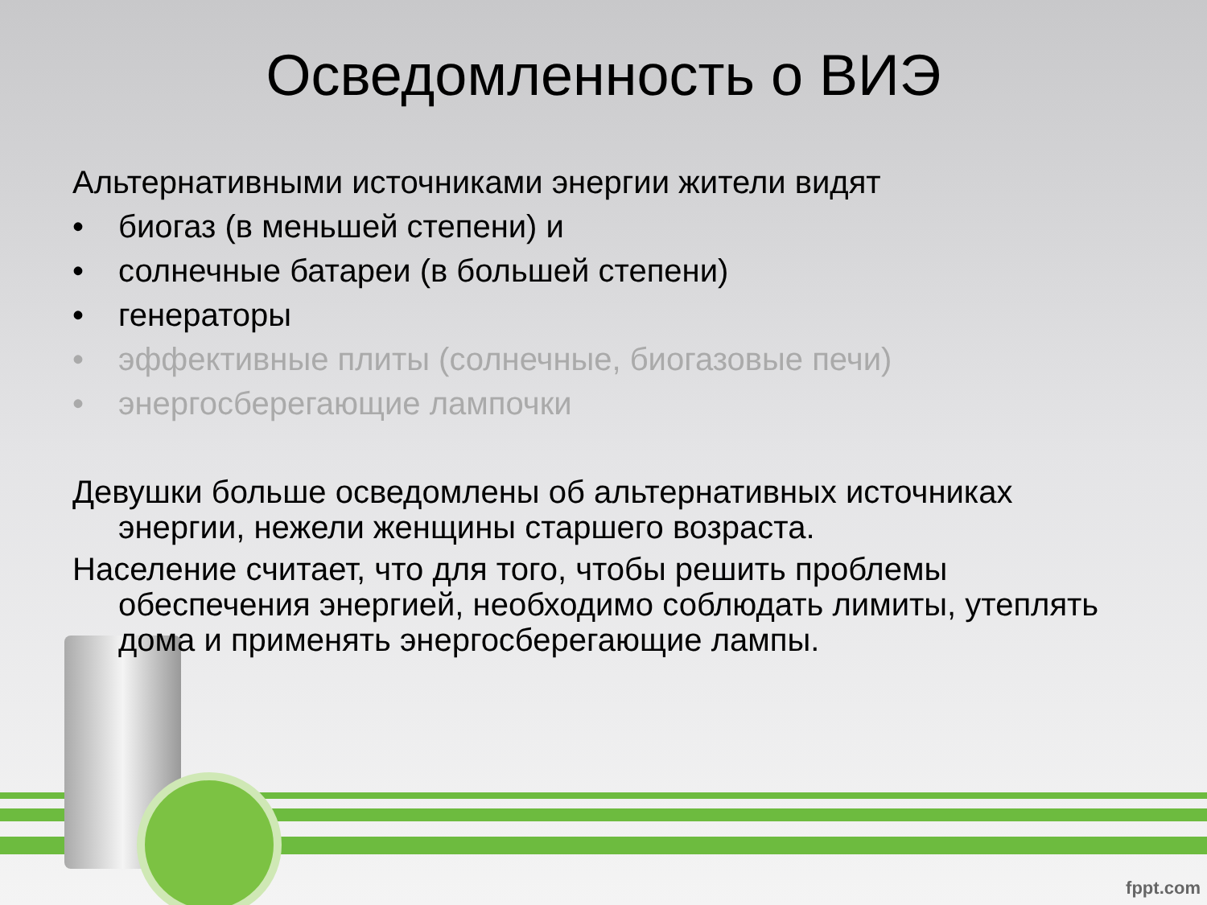Осведомленность о ВИЭ
Альтернативными источниками энергии жители видят
• биогаз (в меньшей степени) и
• солнечные батареи (в большей степени)
• генераторы
• эффективные плиты (солнечные, биогазовые печи)
• энергосберегающие лампочки
Девушки больше осведомлены об альтернативных источниках энергии, нежели женщины старшего возраста.
Население считает, что для того, чтобы решить проблемы обеспечения энергией, необходимо соблюдать лимиты, утеплять дома и применять энергосберегающие лампы.
fppt.com